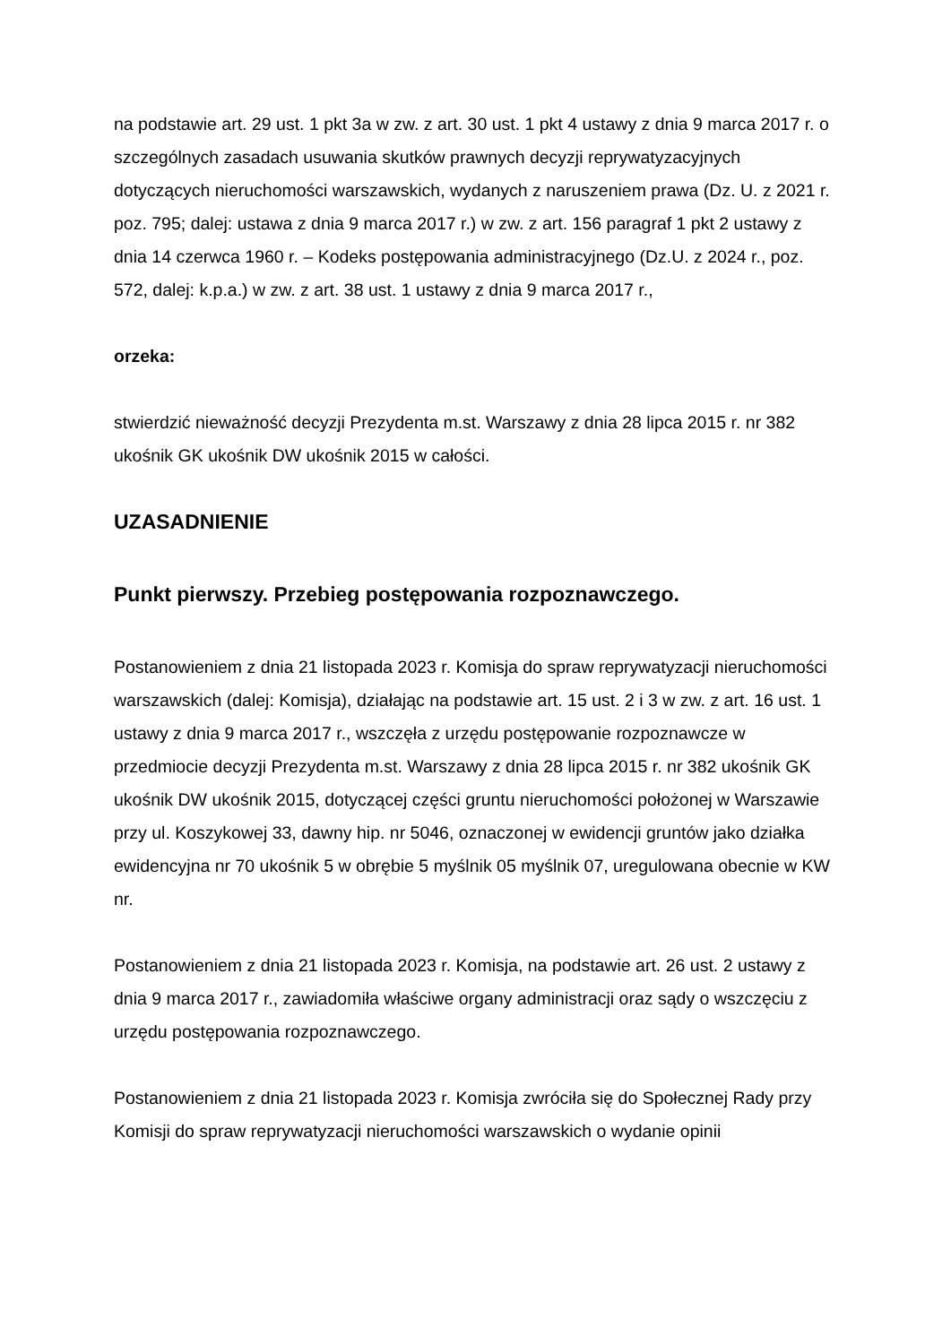na podstawie art. 29 ust. 1 pkt 3a w zw. z art. 30 ust. 1 pkt 4 ustawy z dnia 9 marca 2017 r. o szczególnych zasadach usuwania skutków prawnych decyzji reprywatyzacyjnych dotyczących nieruchomości warszawskich, wydanych z naruszeniem prawa (Dz. U. z 2021 r. poz. 795; dalej: ustawa z dnia 9 marca 2017 r.) w zw. z art. 156 paragraf 1 pkt 2 ustawy z dnia 14 czerwca 1960 r. – Kodeks postępowania administracyjnego (Dz.U. z 2024 r., poz. 572, dalej: k.p.a.) w zw. z art. 38 ust. 1 ustawy z dnia 9 marca 2017 r.,
orzeka:
stwierdzić nieważność decyzji Prezydenta m.st. Warszawy z dnia 28 lipca 2015 r. nr 382 ukośnik GK ukośnik DW ukośnik 2015 w całości.
UZASADNIENIE
Punkt pierwszy. Przebieg postępowania rozpoznawczego.
Postanowieniem z dnia 21 listopada 2023 r. Komisja do spraw reprywatyzacji nieruchomości warszawskich (dalej: Komisja), działając na podstawie art. 15 ust. 2 i 3 w zw. z art. 16 ust. 1 ustawy z dnia 9 marca 2017 r., wszczęła z urzędu postępowanie rozpoznawcze w przedmiocie decyzji Prezydenta m.st. Warszawy z dnia 28 lipca 2015 r. nr 382 ukośnik GK ukośnik DW ukośnik 2015, dotyczącej części gruntu nieruchomości położonej w Warszawie przy ul. Koszykowej 33, dawny hip. nr 5046, oznaczonej w ewidencji gruntów jako działka ewidencyjna nr 70 ukośnik 5 w obrębie 5 myślnik 05 myślnik 07, uregulowana obecnie w KW nr.
Postanowieniem z dnia 21 listopada 2023 r. Komisja, na podstawie art. 26 ust. 2 ustawy z dnia 9 marca 2017 r., zawiadomiła właściwe organy administracji oraz sądy o wszczęciu z urzędu postępowania rozpoznawczego.
Postanowieniem z dnia 21 listopada 2023 r. Komisja zwróciła się do Społecznej Rady przy Komisji do spraw reprywatyzacji nieruchomości warszawskich o wydanie opinii